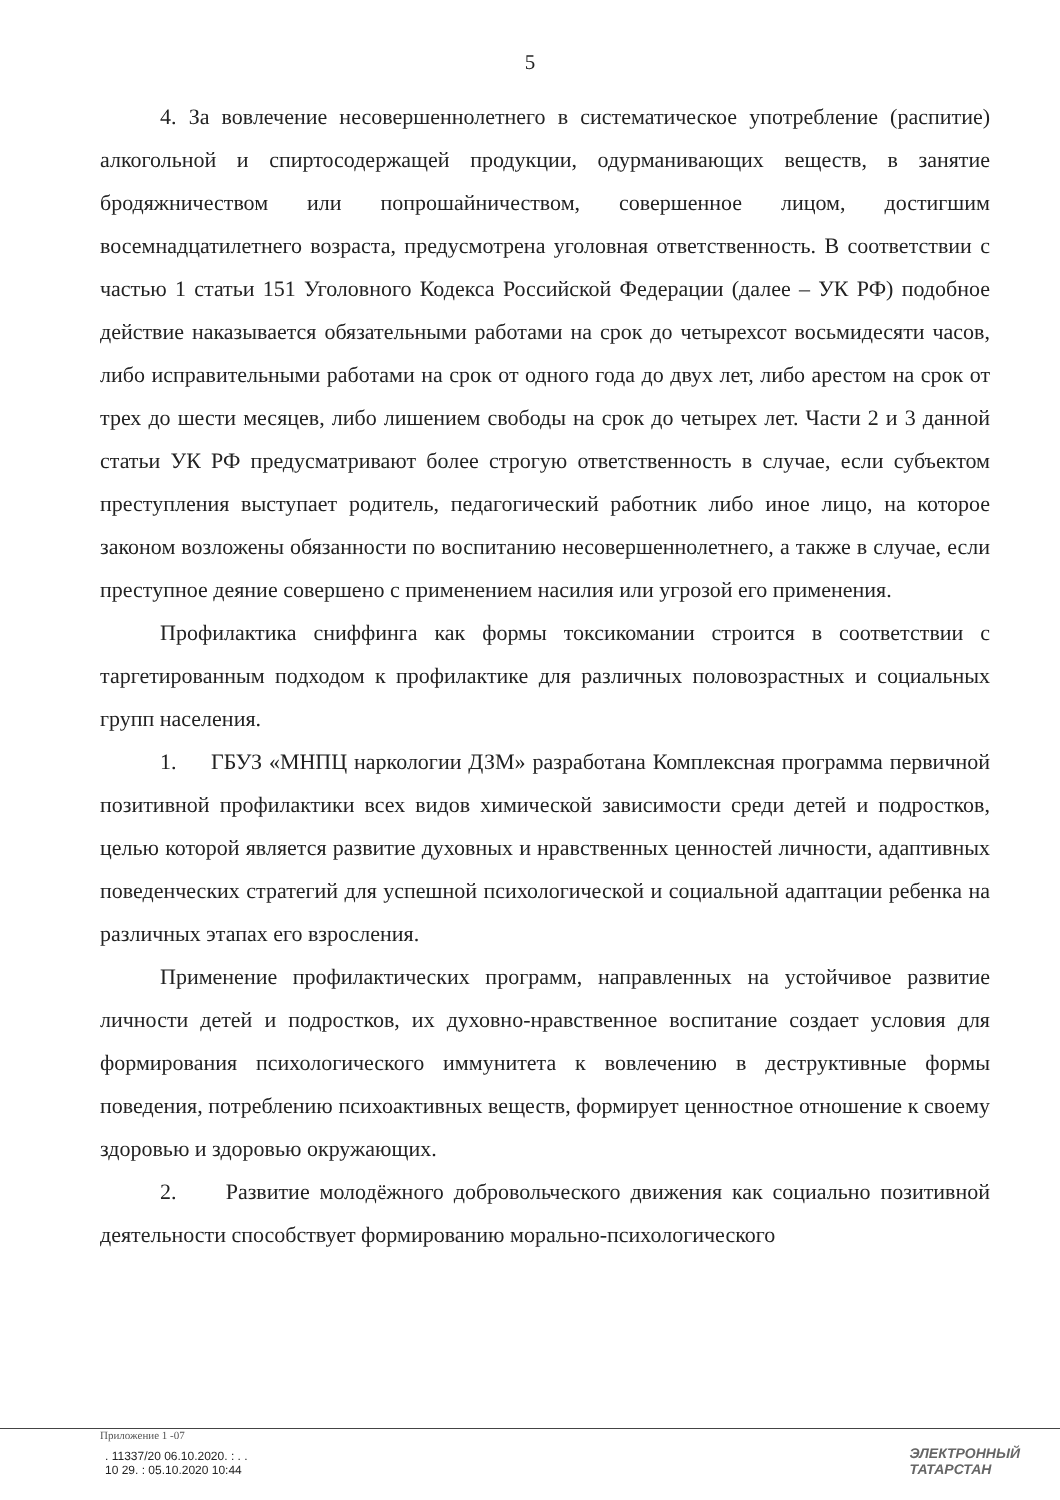5
4. За вовлечение несовершеннолетнего в систематическое употребление (распитие) алкогольной и спиртосодержащей продукции, одурманивающих веществ, в занятие бродяжничеством или попрошайничеством, совершенное лицом, достигшим восемнадцатилетнего возраста, предусмотрена уголовная ответственность. В соответствии с частью 1 статьи 151 Уголовного Кодекса Российской Федерации (далее – УК РФ) подобное действие наказывается обязательными работами на срок до четырехсот восьмидесяти часов, либо исправительными работами на срок от одного года до двух лет, либо арестом на срок от трех до шести месяцев, либо лишением свободы на срок до четырех лет. Части 2 и 3 данной статьи УК РФ предусматривают более строгую ответственность в случае, если субъектом преступления выступает родитель, педагогический работник либо иное лицо, на которое законом возложены обязанности по воспитанию несовершеннолетнего, а также в случае, если преступное деяние совершено с применением насилия или угрозой его применения.
Профилактика сниффинга как формы токсикомании строится в соответствии с таргетированным подходом к профилактике для различных половозрастных и социальных групп населения.
1. ГБУЗ «МНПЦ наркологии ДЗМ» разработана Комплексная программа первичной позитивной профилактики всех видов химической зависимости среди детей и подростков, целью которой является развитие духовных и нравственных ценностей личности, адаптивных поведенческих стратегий для успешной психологической и социальной адаптации ребенка на различных этапах его взросления.
Применение профилактических программ, направленных на устойчивое развитие личности детей и подростков, их духовно-нравственное воспитание создает условия для формирования психологического иммунитета к вовлечению в деструктивные формы поведения, потреблению психоактивных веществ, формирует ценностное отношение к своему здоровью и здоровью окружающих.
2. Развитие молодёжного добровольческого движения как социально позитивной деятельности способствует формированию морально-психологического
Приложение 1 -07
. 11337/20 06.10.2020. : . .
10 29. : 05.10.2020 10:44
ЭЛЕКТРОННЫЙ
ТАТАРСТАН